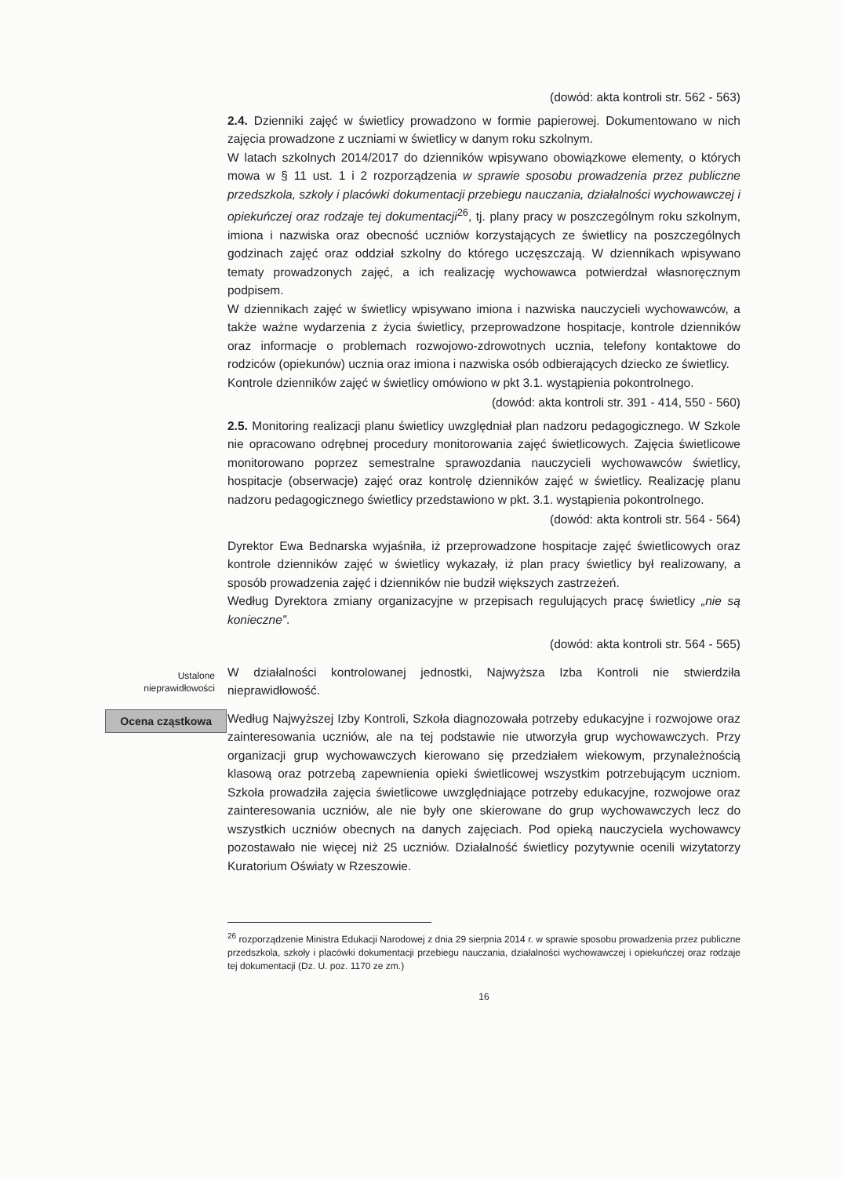(dowód: akta kontroli str. 562 - 563)
2.4. Dzienniki zajęć w świetlicy prowadzono w formie papierowej. Dokumentowano w nich zajęcia prowadzone z uczniami w świetlicy w danym roku szkolnym.
W latach szkolnych 2014/2017 do dzienników wpisywano obowiązkowe elementy, o których mowa w § 11 ust. 1 i 2 rozporządzenia w sprawie sposobu prowadzenia przez publiczne przedszkola, szkoły i placówki dokumentacji przebiegu nauczania, działalności wychowawczej i opiekuńczej oraz rodzaje tej dokumentacji<sup>26</sup>, tj. plany pracy w poszczególnym roku szkolnym, imiona i nazwiska oraz obecność uczniów korzystających ze świetlicy na poszczególnych godzinach zajęć oraz oddział szkolny do którego uczęszczają. W dziennikach wpisywano tematy prowadzonych zajęć, a ich realizację wychowawca potwierdzał własnoręcznym podpisem.
W dziennikach zajęć w świetlicy wpisywano imiona i nazwiska nauczycieli wychowawców, a także ważne wydarzenia z życia świetlicy, przeprowadzone hospitacje, kontrole dzienników oraz informacje o problemach rozwojowo-zdrowotnych ucznia, telefony kontaktowe do rodziców (opiekunów) ucznia oraz imiona i nazwiska osób odbierających dziecko ze świetlicy.
Kontrole dzienników zajęć w świetlicy omówiono w pkt 3.1. wystąpienia pokontrolnego.
(dowód: akta kontroli str. 391 - 414, 550 - 560)
2.5. Monitoring realizacji planu świetlicy uwzględniał plan nadzoru pedagogicznego. W Szkole nie opracowano odrębnej procedury monitorowania zajęć świetlicowych. Zajęcia świetlicowe monitorowano poprzez semestralne sprawozdania nauczycieli wychowawców świetlicy, hospitacje (obserwacje) zajęć oraz kontrolę dzienników zajęć w świetlicy. Realizację planu nadzoru pedagogicznego świetlicy przedstawiono w pkt. 3.1. wystąpienia pokontrolnego.
(dowód: akta kontroli str. 564 - 564)
Dyrektor Ewa Bednarska wyjaśniła, iż przeprowadzone hospitacje zajęć świetlicowych oraz kontrole dzienników zajęć w świetlicy wykazały, iż plan pracy świetlicy był realizowany, a sposób prowadzenia zajęć i dzienników nie budził większych zastrzeżeń.
Według Dyrektora zmiany organizacyjne w przepisach regulujących pracę świetlicy „nie są konieczne”.
(dowód: akta kontroli str. 564 - 565)
Ustalone
nieprawidłowości
W działalności kontrolowanej jednostki, Najwyższa Izba Kontroli nie stwierdziła nieprawidłowość.
Ocena cząstkowa
Według Najwyższej Izby Kontroli, Szkoła diagnozowała potrzeby edukacyjne i rozwojowe oraz zainteresowania uczniów, ale na tej podstawie nie utworzyła grup wychowawczych. Przy organizacji grup wychowawczych kierowano się przedziałem wiekowym, przynależnością klasową oraz potrzebą zapewnienia opieki świetlicowej wszystkim potrzebującym uczniom. Szkoła prowadziła zajęcia świetlicowe uwzględniające potrzeby edukacyjne, rozwojowe oraz zainteresowania uczniów, ale nie były one skierowane do grup wychowawczych lecz do wszystkich uczniów obecnych na danych zajęciach. Pod opieką nauczyciela wychowawcy pozostawało nie więcej niż 25 uczniów. Działalność świetlicy pozytywnie ocenili wizytatorzy Kuratorium Oświaty w Rzeszowie.
<sup>26</sup> rozporządzenie Ministra Edukacji Narodowej z dnia 29 sierpnia 2014 r. w sprawie sposobu prowadzenia przez publiczne przedszkola, szkoły i placówki dokumentacji przebiegu nauczania, działalności wychowawczej i opiekuńczej oraz rodzaje tej dokumentacji (Dz. U. poz. 1170 ze zm.)
16